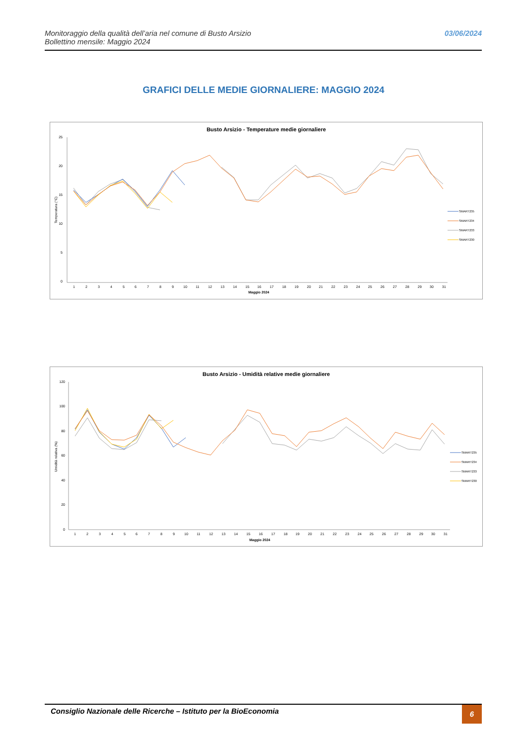Monitoraggio della qualità dell’aria nel comune di Busto Arsizio
Bollettino mensile: Maggio 2024
03/06/2024
GRAFICI DELLE MEDIE GIORNALIERE: MAGGIO 2024
Busto Arsizio - Temperature medie giornaliere
25
20
15
10
5
0
Temperatura (°C)
Maggio 2024
12345678910111213141516171819202122232425262728293031
SMART235
SMART234
SMART233
SMART230
Busto Arsizio - Umidità relative medie giornaliere
120
100
80
60
40
20
0
Umidità relativa (%)
Maggio 2024
12345678910111213141516171819202122232425262728293031
SMART235
SMART234
SMART233
SMART230
Consiglio Nazionale delle Ricerche – Istituto per la BioEconomia
6